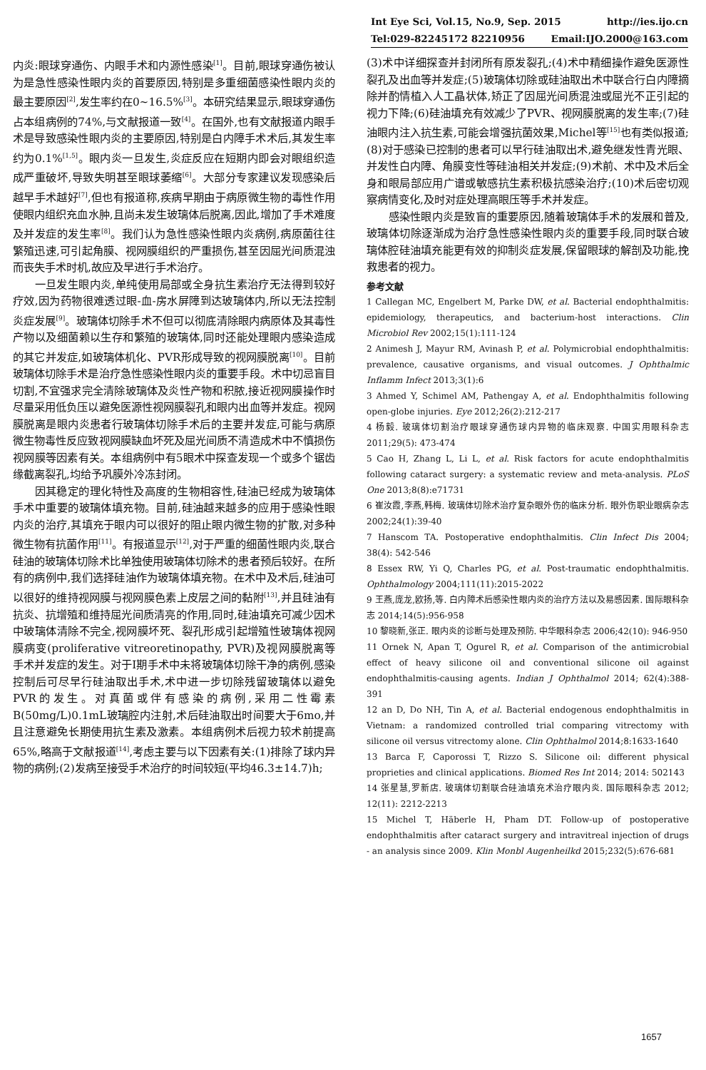Int Eye Sci, Vol.15, No.9, Sep. 2015 http://ies.ijo.cn
Tel:029-82245172 82210956 Email:IJO.2000@163.com
内炎:眼球穿通伤、内眼手术和内源性感染<sup>[1]</sup>。目前,眼球穿通伤被认为是急性感染性眼内炎的首要原因,特别是多重细菌感染性眼内炎的最主要原因<sup>[2]</sup>,发生率约在0~16.5%<sup>[3]</sup>。本研究结果显示,眼球穿通伤占本组病例的74%,与文献报道一致<sup>[4]</sup>。在国外,也有文献报道内眼手术是导致感染性眼内炎的主要原因,特别是白内障手术术后,其发生率约为0.1%<sup>[1,5]</sup>。眼内炎一旦发生,炎症反应在短期内即会对眼组织造成严重破坏,导致失明甚至眼球萎缩<sup>[6]</sup>。大部分专家建议发现感染后越早手术越好<sup>[7]</sup>,但也有报道称,疾病早期由于病原微生物的毒性作用使眼内组织充血水肿,且尚未发生玻璃体后脱离,因此,增加了手术难度及并发症的发生率<sup>[8]</sup>。我们认为急性感染性眼内炎病例,病原菌往往繁殖迅速,可引起角膜、视网膜组织的严重损伤,甚至因屈光间质混浊而丧失手术时机,故应及早进行手术治疗。
一旦发生眼内炎,单纯使用局部或全身抗生素治疗无法得到较好疗效,因为药物很难透过眼-血-房水屏障到达玻璃体内,所以无法控制炎症发展<sup>[9]</sup>。玻璃体切除手术不但可以彻底清除眼内病原体及其毒性产物以及细菌赖以生存和繁殖的玻璃体,同时还能处理眼内感染造成的其它并发症,如玻璃体机化、PVR形成导致的视网膜脱离<sup>[10]</sup>。目前玻璃体切除手术是治疗急性感染性眼内炎的重要手段。术中切忌盲目切割,不宜强求完全清除玻璃体及炎性产物和积脓,接近视网膜操作时尽量采用低负压以避免医源性视网膜裂孔和眼内出血等并发症。视网膜脱离是眼内炎患者行玻璃体切除手术后的主要并发症,可能与病原微生物毒性反应致视网膜缺血坏死及屈光间质不清造成术中不慎损伤视网膜等因素有关。本组病例中有5眼术中探查发现一个或多个锯齿缘截离裂孔,均给予巩膜外冷冻封闭。
因其稳定的理化特性及高度的生物相容性,硅油已经成为玻璃体手术中重要的玻璃体填充物。目前,硅油越来越多的应用于感染性眼内炎的治疗,其填充于眼内可以很好的阻止眼内微生物的扩散,对多种微生物有抗菌作用<sup>[11]</sup>。有报道显示<sup>[12]</sup>,对于严重的细菌性眼内炎,联合硅油的玻璃体切除术比单独使用玻璃体切除术的患者预后较好。在所有的病例中,我们选择硅油作为玻璃体填充物。在术中及术后,硅油可以很好的维持视网膜与视网膜色素上皮层之间的黏附<sup>[13]</sup>,并且硅油有抗炎、抗增殖和维持屈光间质清亮的作用,同时,硅油填充可减少因术中玻璃体清除不完全,视网膜坏死、裂孔形成引起增殖性玻璃体视网膜病变(proliferative vitreoretinopathy, PVR)及视网膜脱离等手术并发症的发生。对于Ⅰ期手术中未将玻璃体切除干净的病例,感染控制后可尽早行硅油取出手术,术中进一步切除残留玻璃体以避免PVR的发生。对真菌或伴有感染的病例,采用二性霉素B(50mg/L)0.1mL玻璃腔内注射,术后硅油取出时间要大于6mo,并且注意避免长期使用抗生素及激素。本组病例术后视力较术前提高65%,略高于文献报道<sup>[14]</sup>,考虑主要与以下因素有关:(1)排除了球内异物的病例;(2)发病至接受手术治疗的时间较短(平均46.3±14.7)h;
(3)术中详细探查并封闭所有原发裂孔;(4)术中精细操作避免医源性裂孔及出血等并发症;(5)玻璃体切除或硅油取出术中联合行白内障摘除并酌情植入人工晶状体,矫正了因屈光间质混浊或屈光不正引起的视力下降;(6)硅油填充有效减少了PVR、视网膜脱离的发生率;(7)硅油眼内注入抗生素,可能会增强抗菌效果,Michel等<sup>[15]</sup>也有类似报道;(8)对于感染已控制的患者可以早行硅油取出术,避免继发性青光眼、并发性白内障、角膜变性等硅油相关并发症;(9)术前、术中及术后全身和眼局部应用广谱或敏感抗生素积极抗感染治疗;(10)术后密切观察病情变化,及时对症处理高眼压等手术并发症。
感染性眼内炎是致盲的重要原因,随着玻璃体手术的发展和普及,玻璃体切除逐渐成为治疗急性感染性眼内炎的重要手段,同时联合玻璃体腔硅油填充能更有效的抑制炎症发展,保留眼球的解剖及功能,挽救患者的视力。
参考文献
1 Callegan MC, Engelbert M, Parke DW, et al. Bacterial endophthalmitis: epidemiology, therapeutics, and bacterium-host interactions. Clin Microbiol Rev 2002;15(1):111-124
2 Animesh J, Mayur RM, Avinash P, et al. Polymicrobial endophthalmitis: prevalence, causative organisms, and visual outcomes. J Ophthalmic Inflamm Infect 2013;3(1):6
3 Ahmed Y, Schimel AM, Pathengay A, et al. Endophthalmitis following open-globe injuries. Eye 2012;26(2):212-217
4 杨毅. 玻璃体切割治疗眼球穿通伤球内异物的临床观察. 中国实用眼科杂志 2011;29(5): 473-474
5 Cao H, Zhang L, Li L, et al. Risk factors for acute endophthalmitis following cataract surgery: a systematic review and meta-analysis. PLoS One 2013;8(8):e71731
6 崔汝霞,李燕,韩梅. 玻璃体切除术治疗复杂眼外伤的临床分析. 眼外伤职业眼病杂志 2002;24(1):39-40
7 Hanscom TA. Postoperative endophthalmitis. Clin Infect Dis 2004; 38(4): 542-546
8 Essex RW, Yi Q, Charles PG, et al. Post-traumatic endophthalmitis. Ophthalmology 2004;111(11):2015-2022
9 王燕,庞龙,欧扬,等. 白内障术后感染性眼内炎的治疗方法以及易感因素. 国际眼科杂志 2014;14(5):956-958
10 黎晓新,张正. 眼内炎的诊断与处理及预防. 中华眼科杂志 2006;42(10): 946-950
11 Ornek N, Apan T, Ogurel R, et al. Comparison of the antimicrobial effect of heavy silicone oil and conventional silicone oil against endophthalmitis-causing agents. Indian J Ophthalmol 2014; 62(4):388-391
12 an D, Do NH, Tin A, et al. Bacterial endogenous endophthalmitis in Vietnam: a randomized controlled trial comparing vitrectomy with silicone oil versus vitrectomy alone. Clin Ophthalmol 2014;8:1633-1640
13 Barca F, Caporossi T, Rizzo S. Silicone oil: different physical proprieties and clinical applications. Biomed Res Int 2014; 2014: 502143
14 张星慧,罗新店. 玻璃体切割联合硅油填充术治疗眼内炎. 国际眼科杂志 2012; 12(11): 2212-2213
15 Michel T, Häberle H, Pham DT. Follow-up of postoperative endophthalmitis after cataract surgery and intravitreal injection of drugs - an analysis since 2009. Klin Monbl Augenheilkd 2015;232(5):676-681
1657